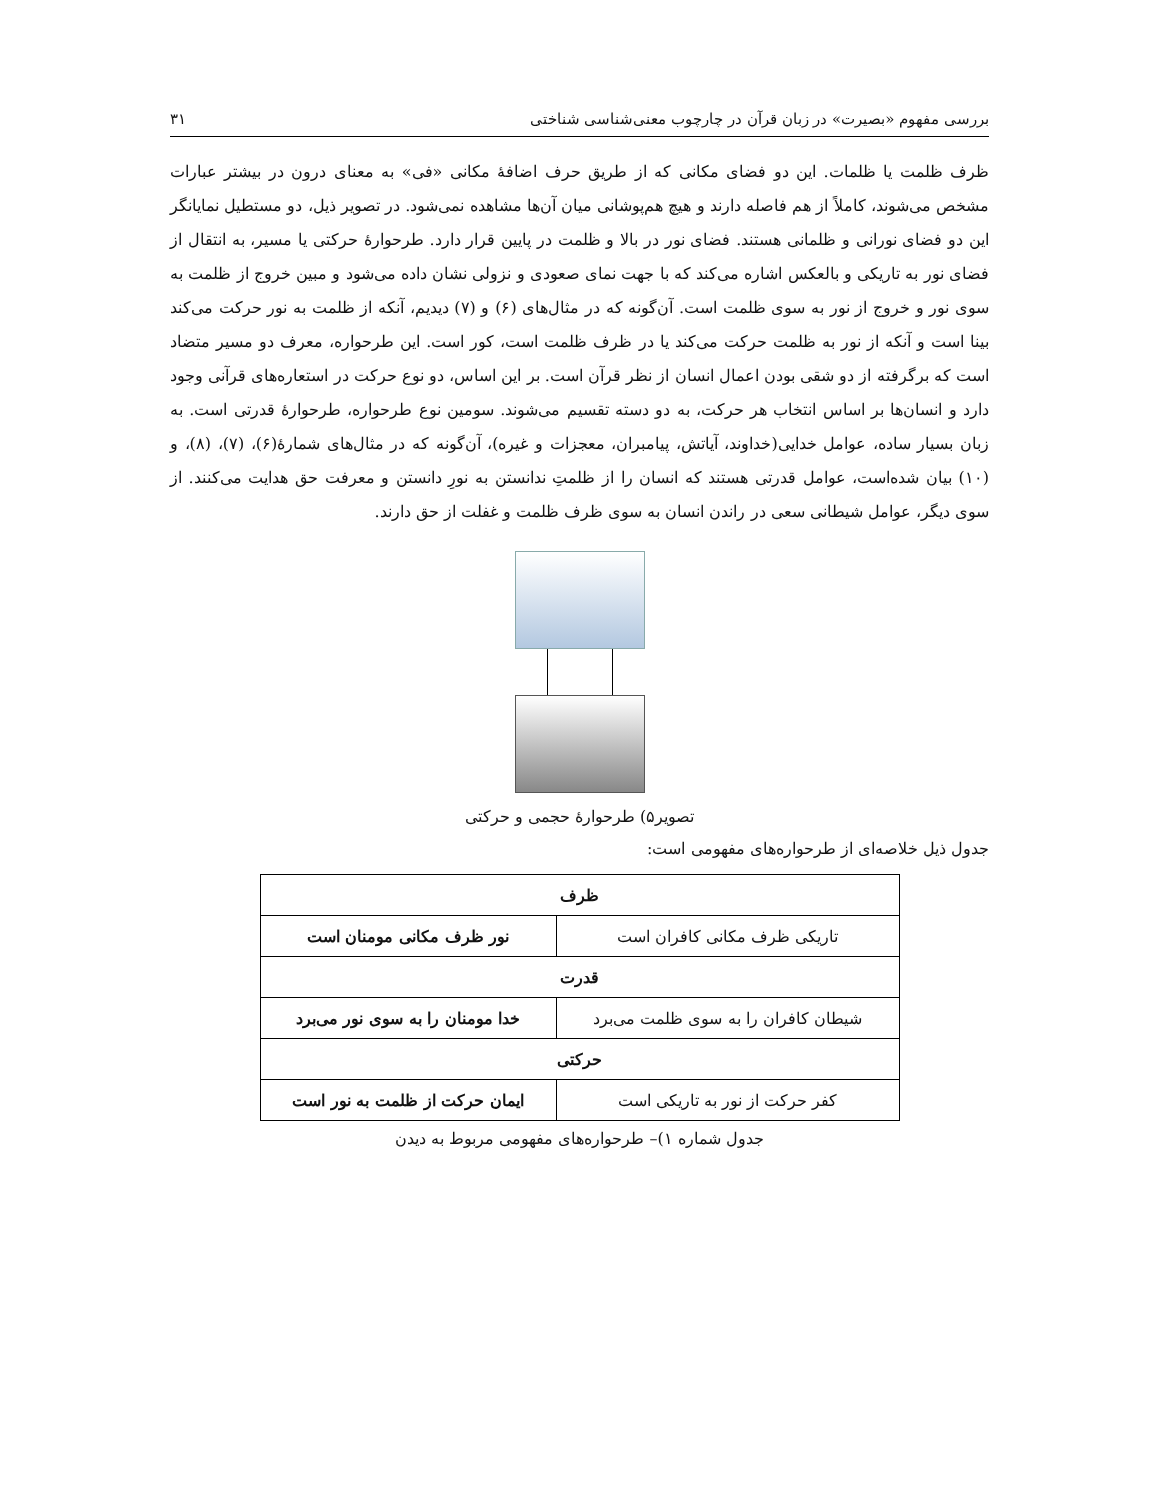بررسی مفهوم «بصیرت» در زبان قرآن در چارچوب معنی‌شناسی شناختی ۳۱
ظرف ظلمت یا ظلمات. این دو فضای مکانی که از طریق حرف اضافهٔ مکانی «فی» به معنای درون در بیشتر عبارات مشخص می‌شوند، کاملاً از هم فاصله دارند و هیچ هم‌پوشانی میان آن‌ها مشاهده نمی‌شود. در تصویر ذیل، دو مستطیل نمایانگر این دو فضای نورانی و ظلمانی هستند. فضای نور در بالا و ظلمت در پایین قرار دارد. طرحوارهٔ حرکتی یا مسیر، به انتقال از فضای نور به تاریکی و بالعکس اشاره می‌کند که با جهت نمای صعودی و نزولی نشان داده می‌شود و مبین خروج از ظلمت به سوی نور و خروج از نور به سوی ظلمت است. آن‌گونه که در مثال‌های (۶) و (۷) دیدیم، آنکه از ظلمت به نور حرکت می‌کند بینا است و آنکه از نور به ظلمت حرکت می‌کند یا در ظرف ظلمت است، کور است. این طرحواره، معرف دو مسیر متضاد است که برگرفته از دو شقی بودن اعمال انسان از نظر قرآن است. بر این اساس، دو نوع حرکت در استعاره‌های قرآنی وجود دارد و انسان‌ها بر اساس انتخاب هر حرکت، به دو دسته تقسیم می‌شوند. سومین نوع طرحواره، طرحوارهٔ قدرتی است. به زبان بسیار ساده، عوامل خدایی(خداوند، آیاتش، پیامبران، معجزات و غیره)، آن‌گونه که در مثال‌های شمارهٔ(۶)، (۷)، (۸)، و (۱۰) بیان شده‌است، عوامل قدرتی هستند که انسان را از ظلمتِ ندانستن به نورِ دانستن و معرفت حق هدایت می‌کنند. از سوی دیگر، عوامل شیطانی سعی در راندن انسان به سوی ظرف ظلمت و غفلت از حق دارند.
تصویر۵) طرحوارهٔ حجمی و حرکتی
جدول ذیل خلاصه‌ای از طرحواره‌های مفهومی است:
| ظرف | |
| --- | --- |
| تاریکی ظرف مکانی کافران است | نور ظرف مکانی مومنان است |
| قدرت | |
| شیطان کافران را به سوی ظلمت می‌برد | خدا مومنان را به سوی نور می‌برد |
| حرکتی | |
| کفر حرکت از نور به تاریکی است | ایمان حرکت از ظلمت به نور است |
جدول شماره ۱)– طرحواره‌های مفهومی مربوط به دیدن